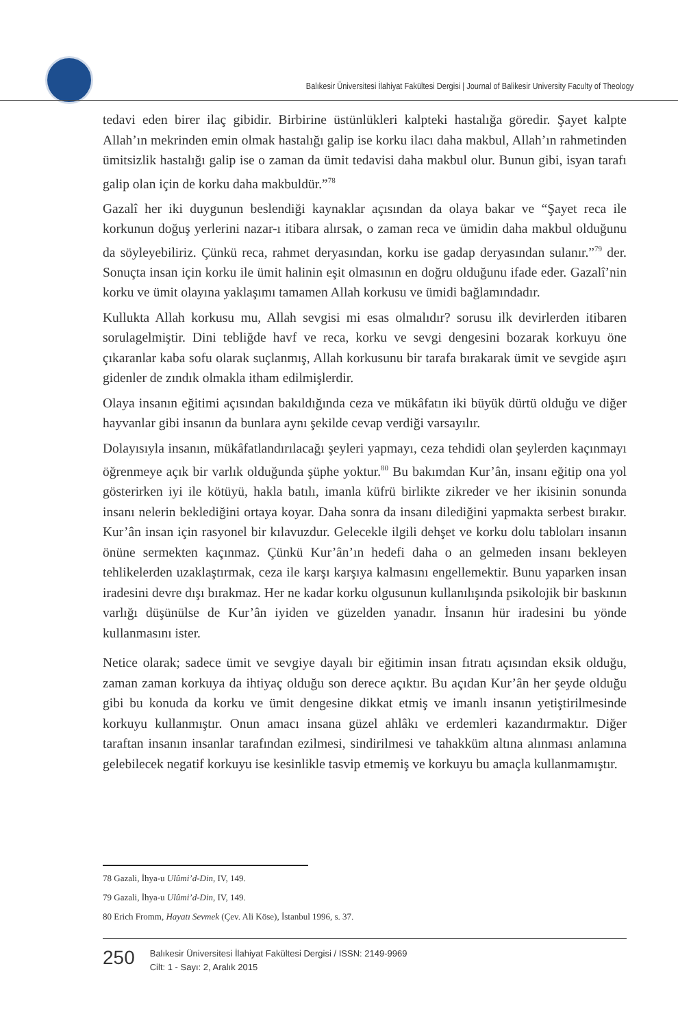Balıkesir Üniversitesi İlahiyat Fakültesi Dergisi | Journal of Balikesir University Faculty of Theology
tedavi eden birer ilaç gibidir. Birbirine üstünlükleri kalpteki hastalığa göredir. Şayet kalpte Allah’ın mekrinden emin olmak hastalığı galip ise korku ilacı daha makbul, Allah’ın rahmetinden ümitsizlik hastalığı galip ise o zaman da ümit tedavisi daha makbul olur. Bunun gibi, isyan tarafı galip olan için de korku daha makbuldür.”<sup>78</sup>
Gazalî her iki duygunun beslendiği kaynaklar açısından da olaya bakar ve “Şayet reca ile korkunun doğuş yerlerini nazar-ı itibara alırsak, o zaman reca ve ümidin daha makbul olduğunu da söyleyebiliriz. Çünkü reca, rahmet deryasından, korku ise gadap deryasından sulanır.”<sup>79</sup> der. Sonuçta insan için korku ile ümit halinin eşit olmasının en doğru olduğunu ifade eder. Gazalî’nin korku ve ümit olayına yaklaşımı tamamen Allah korkusu ve ümidi bağlamındadır.
Kullukta Allah korkusu mu, Allah sevgisi mi esas olmalıdır? sorusu ilk devirlerden itibaren sorulagelmiştir. Dini tebliğde havf ve reca, korku ve sevgi dengesini bozarak korkuyu öne çıkaranlar kaba sofu olarak suçlanmış, Allah korkusunu bir tarafa bırakarak ümit ve sevgide aşırı gidenler de zındık olmakla itham edilmişlerdir.
Olaya insanın eğitimi açısından bakıldığında ceza ve mükâfatın iki büyük dürtü olduğu ve diğer hayvanlar gibi insanın da bunlara aynı şekilde cevap verdiği varsayılır.
Dolayısıyla insanın, mükâfatlandırılacağı şeyleri yapmayı, ceza tehdidi olan şeylerden kaçınmayı öğrenmeye açık bir varlık olduğunda şüphe yoktur.<sup>80</sup> Bu bakımdan Kur’ân, insanı eğitip ona yol gösterirken iyi ile kötüyü, hakla batılı, imanla küfrü birlikte zikreder ve her ikisinin sonunda insanı nelerin beklediğini ortaya koyar. Daha sonra da insanı dilediğini yapmakta serbest bırakır. Kur’ân insan için rasyonel bir kılavuzdur. Gelecekle ilgili dehşet ve korku dolu tabloları insanın önüne sermekten kaçınmaz. Çünkü Kur’ân’ın hedefi daha o an gelmeden insanı bekleyen tehlikelerden uzaklaştırmak, ceza ile karşı karşıya kalmasını engellemektir. Bunu yaparken insan iradesini devre dışı bırakmaz. Her ne kadar korku olgusunun kullanılışında psikolojik bir baskının varlığı düşünülse de Kur’ân iyiden ve güzelden yanadır. İnsanın hür iradesini bu yönde kullanmasını ister.
Netice olarak; sadece ümit ve sevgiye dayalı bir eğitimin insan fıtratı açısından eksik olduğu, zaman zaman korkuya da ihtiyaç olduğu son derece açıktır. Bu açıdan Kur’ân her şeyde olduğu gibi bu konuda da korku ve ümit dengesine dikkat etmiş ve imanlı insanın yetiştirilmesinde korkuyu kullanmıştır. Onun amacı insana güzel ahlâkı ve erdemleri kazandırmaktır. Diğer taraftan insanın insanlar tarafından ezilmesi, sindirilmesi ve tahakküm altına alınması anlamına gelebilecek negatif korkuyu ise kesinlikle tasvip etmemiş ve korkuyu bu amaçla kullanmamıştır.
78 Gazali, İhya-u Ulûmi’d-Din, IV, 149.
79 Gazali, İhya-u Ulûmi’d-Din, IV, 149.
80 Erich Fromm, Hayatı Sevmek (Çev. Ali Köse), İstanbul 1996, s. 37.
250
Balıkesir Üniversitesi İlahiyat Fakültesi Dergisi / ISSN: 2149-9969
Cilt: 1 - Sayı: 2, Aralık 2015